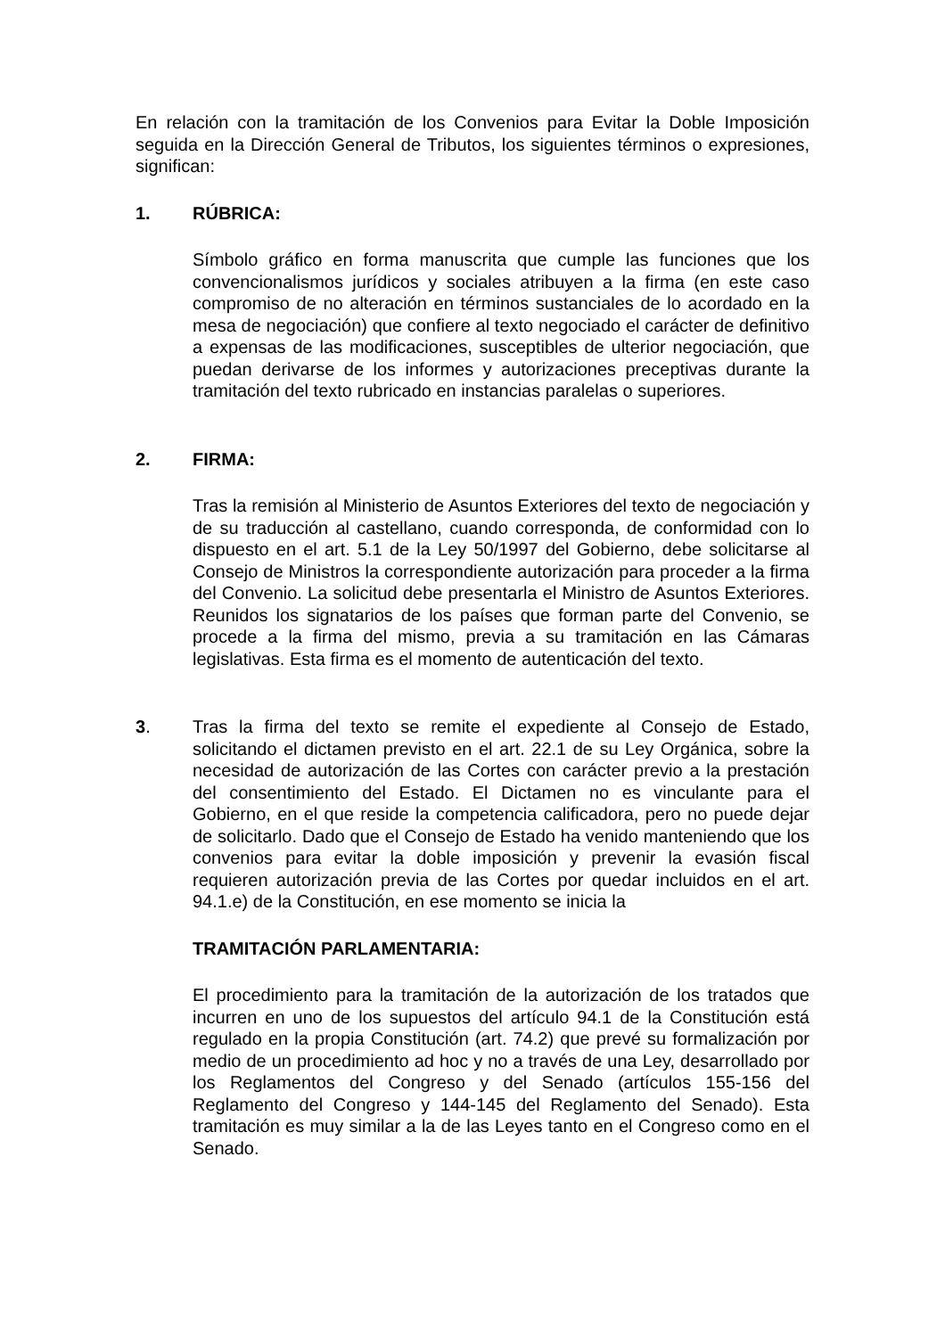En relación con la tramitación de los Convenios para Evitar la Doble Imposición seguida en la Dirección General de Tributos, los siguientes términos o expresiones, significan:
1. RÚBRICA:
Símbolo gráfico en forma manuscrita que cumple las funciones que los convencionalismos jurídicos y sociales atribuyen a la firma (en este caso compromiso de no alteración en términos sustanciales de lo acordado en la mesa de negociación) que confiere al texto negociado el carácter de definitivo a expensas de las modificaciones, susceptibles de ulterior negociación, que puedan derivarse de los informes y autorizaciones preceptivas durante la tramitación del texto rubricado en instancias paralelas o superiores.
2. FIRMA:
Tras la remisión al Ministerio de Asuntos Exteriores del texto de negociación y de su traducción al castellano, cuando corresponda, de conformidad con lo dispuesto en el art. 5.1 de la Ley 50/1997 del Gobierno, debe solicitarse al Consejo de Ministros la correspondiente autorización para proceder a la firma del Convenio. La solicitud debe presentarla el Ministro de Asuntos Exteriores. Reunidos los signatarios de los países que forman parte del Convenio, se procede a la firma del mismo, previa a su tramitación en las Cámaras legislativas. Esta firma es el momento de autenticación del texto.
3. Tras la firma del texto se remite el expediente al Consejo de Estado, solicitando el dictamen previsto en el art. 22.1 de su Ley Orgánica, sobre la necesidad de autorización de las Cortes con carácter previo a la prestación del consentimiento del Estado. El Dictamen no es vinculante para el Gobierno, en el que reside la competencia calificadora, pero no puede dejar de solicitarlo. Dado que el Consejo de Estado ha venido manteniendo que los convenios para evitar la doble imposición y prevenir la evasión fiscal requieren autorización previa de las Cortes por quedar incluidos en el art. 94.1.e) de la Constitución, en ese momento se inicia la
TRAMITACIÓN PARLAMENTARIA:
El procedimiento para la tramitación de la autorización de los tratados que incurren en uno de los supuestos del artículo 94.1 de la Constitución está regulado en la propia Constitución (art. 74.2) que prevé su formalización por medio de un procedimiento ad hoc y no a través de una Ley, desarrollado por los Reglamentos del Congreso y del Senado (artículos 155-156 del Reglamento del Congreso y 144-145 del Reglamento del Senado). Esta tramitación es muy similar a la de las Leyes tanto en el Congreso como en el Senado.